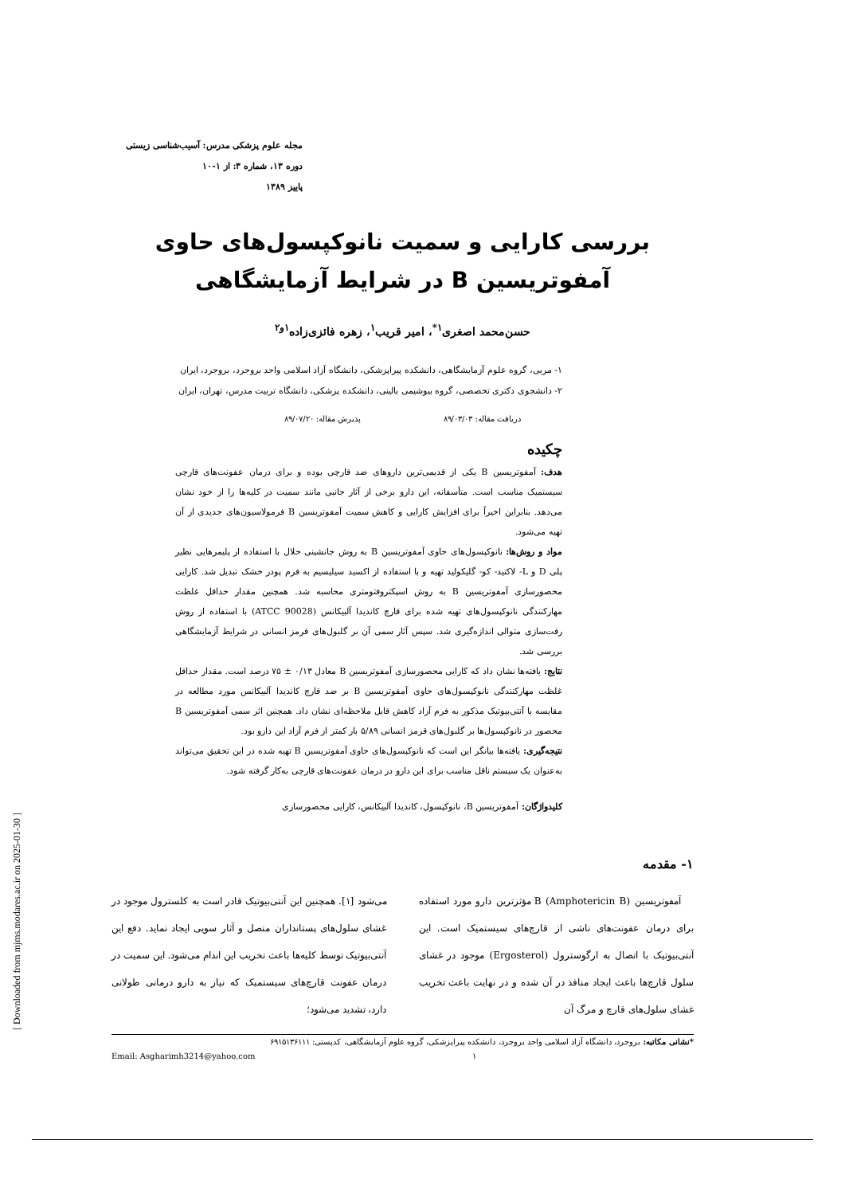مجله علوم پزشکی مدرس: آسیب‌شناسی زیستی
دوره ۱۳، شماره ۳: از ۱-۱۰
پاییز ۱۳۸۹
بررسی کارایی و سمیت نانوکپسول‌های حاوی آمفوتریسین B در شرایط آزمایشگاهی
حسن‌محمد اصغری<sup>۱*</sup>، امیر قریب<sup>۱</sup>، زهره فائزی‌زاده<sup>۱و۲</sup>
۱- مربی، گروه علوم آزمایشگاهی، دانشکده پیراپزشکی، دانشگاه آزاد اسلامی واحد بروجرد، بروجرد، ایران
۲- دانشجوی دکتری تخصصی، گروه بیوشیمی بالینی، دانشکده پزشکی، دانشگاه تربیت مدرس، تهران، ایران
دریافت مقاله: ۸۹/۰۳/۰۳ پذیرش مقاله: ۸۹/۰۷/۲۰
چکیده
هدف: آمفوتریسین B یکی از قدیمی‌ترین داروهای ضد قارچی بوده و برای درمان عفونت‌های قارچی سیستمیک مناسب است. متأسفانه، این دارو برخی از آثار جانبی مانند سمیت در کلیه‌ها را از خود نشان می‌دهد. بنابراین اخیراً برای افزایش کارایی و کاهش سمیت آمفوتریسین B فرمولاسیون‌های جدیدی از آن تهیه می‌شود.
مواد و روش‌ها: نانوکپسول‌های حاوی آمفوتریسین B به روش جانشینی حلال با استفاده از پلیمرهایی نظیر پلی D و L- لاکتید- کو- گلیکولید تهیه و با استفاده از اکسید سیلیسیم به فرم پودر خشک تبدیل شد. کارایی محصورسازی آمفوتریسین B به روش اسپکتروفتومتری محاسبه شد. همچنین مقدار حداقل غلظت مهارکنندگی نانوکپسول‌های تهیه شده برای قارچ کاندیدا آلبیکانس (ATCC 90028) با استفاده از روش رقت‌سازی متوالی اندازه‌گیری شد. سپس آثار سمی آن بر گلبول‌های قرمز انسانی در شرایط آزمایشگاهی بررسی شد.
نتایج: یافته‌ها نشان داد که کارایی محصورسازی آمفوتریسین B معادل ۰/۱۳ ± ۷۵ درصد است. مقدار حداقل غلظت مهارکنندگی نانوکپسول‌های حاوی آمفوتریسین B بر ضد قارچ کاندیدا آلبیکانس مورد مطالعه در مقایسه با آنتی‌بیوتیک مذکور به فرم آزاد کاهش قابل ملاحظه‌ای نشان داد. همچنین اثر سمی آمفوتریسین B محصور در نانوکپسول‌ها بر گلبول‌های قرمز انسانی ۵/۸۹ بار کمتر از فرم آزاد این دارو بود.
نتیجه‌گیری: یافته‌ها بیانگر این است که نانوکپسول‌های حاوی آمفوتریسین B تهیه شده در این تحقیق می‌تواند به‌عنوان یک سیستم ناقل مناسب برای این دارو در درمان عفونت‌های قارچی به‌کار گرفته شود.
کلیدواژگان: آمفوتریسین B، نانوکپسول، کاندیدا آلبیکانس، کارایی محصورسازی
۱- مقدمه
آمفوتریسین B (Amphotericin B) مؤثرترین دارو مورد استفاده برای درمان عفونت‌های ناشی از قارچ‌های سیستمیک است. این آنتی‌بیوتیک با اتصال به ارگوسترول (Ergosterol) موجود در غشای سلول قارچ‌ها باعث ایجاد منافذ در آن شده و در نهایت باعث تخریب غشای سلول‌های قارچ و مرگ آن
می‌شود [۱]. همچنین این آنتی‌بیوتیک قادر است به کلسترول موجود در غشای سلول‌های پستانداران متصل و آثار سویی ایجاد نماید. دفع این آنتی‌بیوتیک توسط کلیه‌ها باعث تخریب این اندام می‌شود. این سمیت در درمان عفونت قارچ‌های سیستمیک که نیاز به دارو درمانی طولانی دارد، تشدید می‌شود؛
*نشانی مکاتبه: بروجرد، دانشگاه آزاد اسلامی واحد بروجرد، دانشکده پیراپزشکی، گروه علوم آزمایشگاهی، کدپستی: ۶۹۱۵۱۳۶۱۱۱
Email: Asgharimh3214@yahoo.com
۱
[ Downloaded from mjms.modares.ac.ir on 2025-01-30 ]